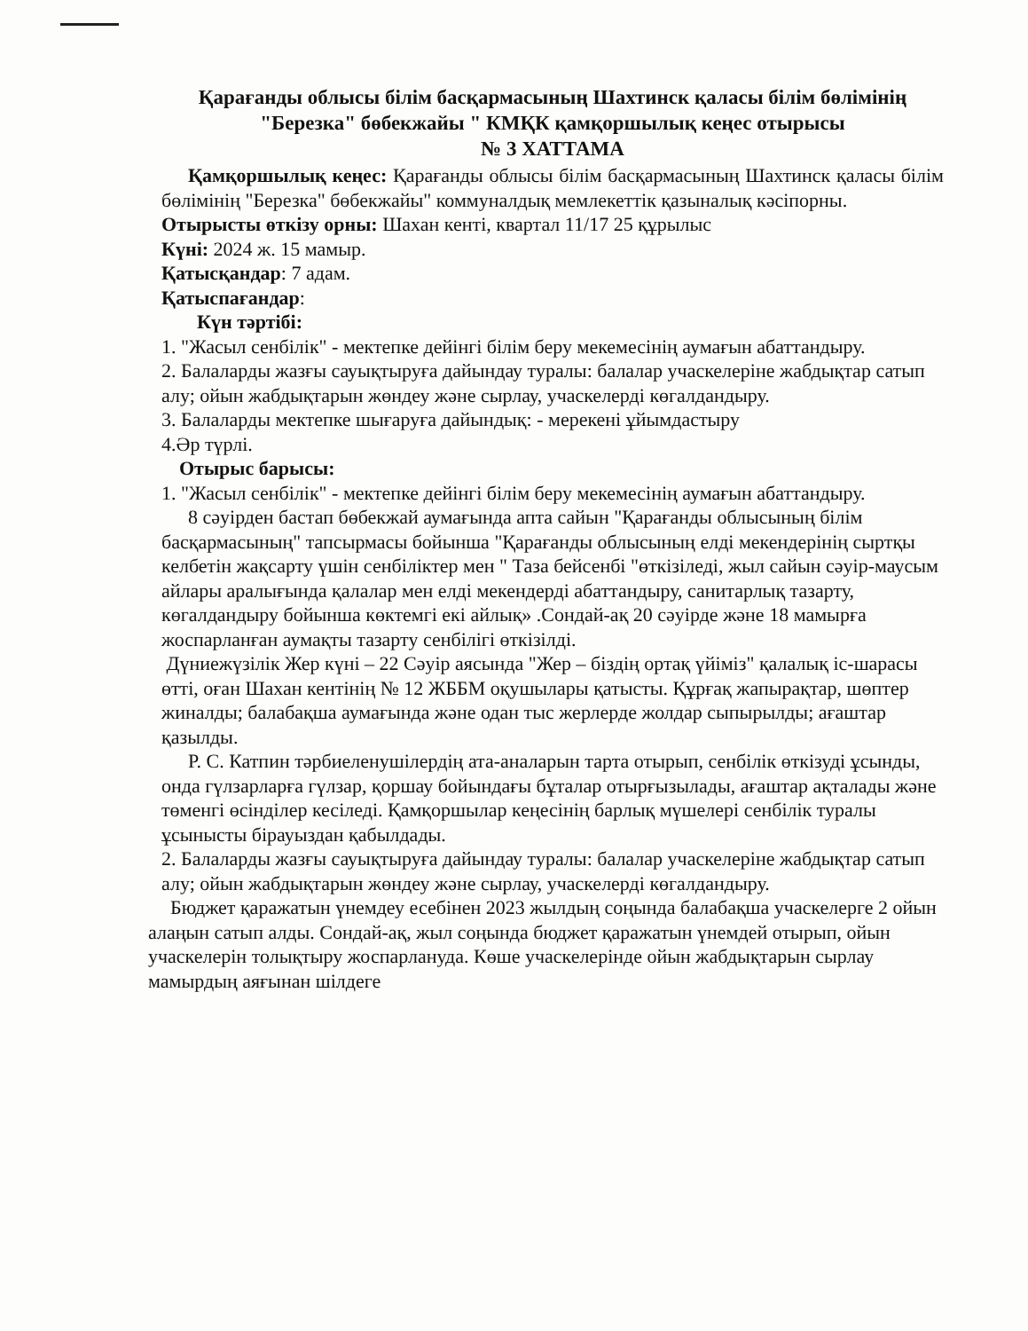Қарағанды облысы білім басқармасының Шахтинск қаласы білім бөлімінің "Березка" бөбекжайы " КМҚК қамқоршылық кеңес отырысы
№ 3 ХАТТАМА
Қамқоршылық кеңес: Қарағанды облысы білім басқармасының Шахтинск қаласы білім бөлімінің "Березка" бөбекжайы" коммуналдық мемлекеттік қазыналық кәсіпорны.
Отырысты өткізу орны: Шахан кенті, квартал 11/17 25 құрылыс
Күні: 2024 ж. 15 мамыр.
Қатысқандар: 7 адам.
Қатыспағандар:
Күн тәртібі:
1. "Жасыл сенбілік" - мектепке дейінгі білім беру мекемесінің аумағын абаттандыру.
2. Балаларды жазғы сауықтыруға дайындау туралы: балалар учаскелеріне жабдықтар сатып алу; ойын жабдықтарын жөндеу және сырлау, учаскелерді көгалдандыру.
3. Балаларды мектепке шығаруға дайындық: - мерекені ұйымдастыру
4.Әр түрлі.
Отырыс барысы:
1. "Жасыл сенбілік" - мектепке дейінгі білім беру мекемесінің аумағын абаттандыру.
8 сәуірден бастап бөбекжай аумағында апта сайын "Қарағанды облысының білім басқармасының" тапсырмасы бойынша "Қарағанды облысының елді мекендерінің сыртқы келбетін жақсарту үшін сенбіліктер мен " Таза бейсенбі "өткізіледі, жыл сайын сәуір-маусым айлары аралығында қалалар мен елді мекендерді абаттандыру, санитарлық тазарту, көгалдандыру бойынша көктемгі екі айлық» .Сондай-ақ 20 сәуірде және 18 мамырға жоспарланған аумақты тазарту сенбілігі өткізілді.
Дүниежүзілік Жер күні – 22 Сәуір аясында "Жер – біздің ортақ үйіміз" қалалық іс-шарасы өтті, оған Шахан кентінің № 12 ЖББМ оқушылары қатысты. Құрғақ жапырақтар, шөптер жиналды; балабақша аумағында және одан тыс жерлерде жолдар сыпырылды; ағаштар қазылды.
Р. С. Катпин тәрбиеленушілердің ата-аналарын тарта отырып, сенбілік өткізуді ұсынды, онда гүлзарларға гүлзар, қоршау бойындағы бұталар отырғызылады, ағаштар ақталады және төменгі өсінділер кесіледі. Қамқоршылар кеңесінің барлық мүшелері сенбілік туралы ұсынысты бірауыздан қабылдады.
2. Балаларды жазғы сауықтыруға дайындау туралы: балалар учаскелеріне жабдықтар сатып алу; ойын жабдықтарын жөндеу және сырлау, учаскелерді көгалдандыру.
Бюджет қаражатын үнемдеу есебінен 2023 жылдың соңында балабақша учаскелерге 2 ойын алаңын сатып алды. Сондай-ақ, жыл соңында бюджет қаражатын үнемдей отырып, ойын учаскелерін толықтыру жоспарлануда. Көше учаскелерінде ойын жабдықтарын сырлау мамырдың аяғынан шілдеге